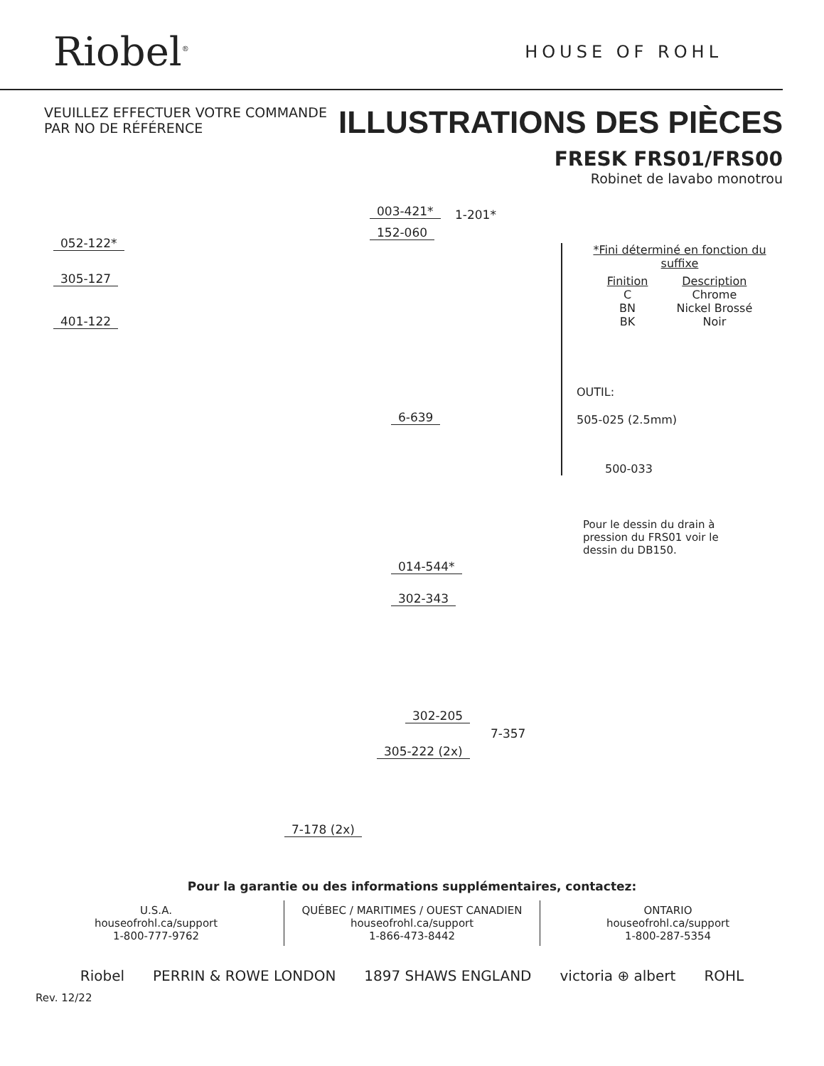Riobel<sup>®</sup>
HOUSE OF ROHL
VEUILLEZ EFFECTUER VOTRE COMMANDE
PAR NO DE RÉFÉRENCE
ILLUSTRATIONS DES PIÈCES
003-421* 1-201*
152-060
052-122*
305-127
401-122
6-639
014-544*
302-343
302-205
7-357
305-222 (2x)
7-178 (2x)
FRESK FRS01/FRS00
Robinet de lavabo monotrou
*Fini déterminé en fonction du suffixe
| Finition | Description |
| --- | --- |
| C | Chrome |
| BN | Nickel Brossé |
| BK | Noir |
OUTIL:
505-025 (2.5mm)
500-033
Pour le dessin du drain à
pression du FRS01 voir le
dessin du DB150.
Pour la garantie ou des informations supplémentaires, contactez:
U.S.A.
houseofrohl.ca/support
1-800-777-9762
QUÉBEC / MARITIMES / OUEST CANADIEN
houseofrohl.ca/support
1-866-473-8442
ONTARIO
houseofrohl.ca/support
1-800-287-5354
Riobel PERRIN & ROWE LONDON 1897 SHAWS ENGLAND victoria ⊕ albert ROHL
Rev. 12/22